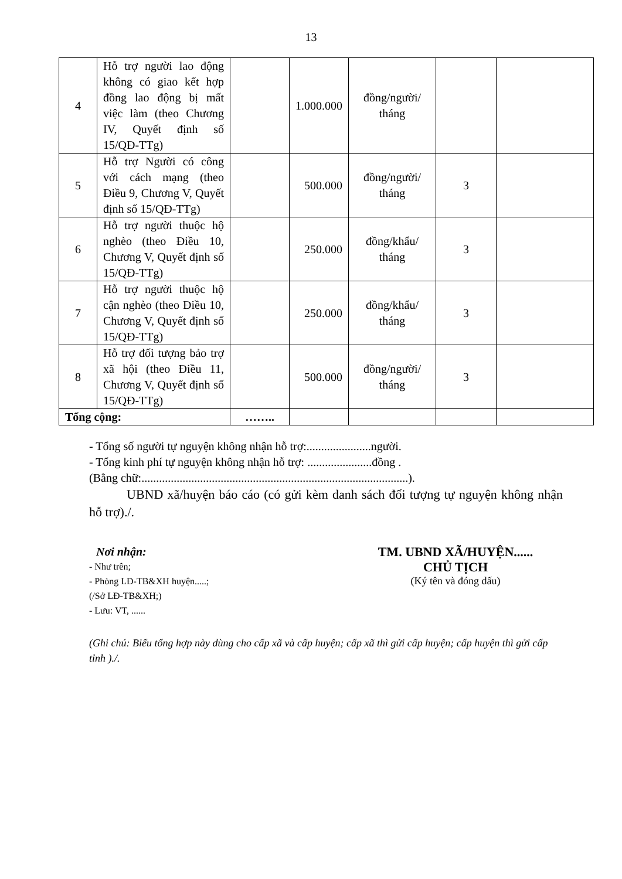13
| 4 | Hỗ trợ người lao động không có giao kết hợp đồng lao động bị mất việc làm (theo Chương IV, Quyết định số 15/QĐ-TTg) | | 1.000.000 | đồng/người/ tháng | | |
| 5 | Hỗ trợ Người có công với cách mạng (theo Điều 9, Chương V, Quyết định số 15/QĐ-TTg) | | 500.000 | đồng/người/ tháng | 3 | |
| 6 | Hỗ trợ người thuộc hộ nghèo (theo Điều 10, Chương V, Quyết định số 15/QĐ-TTg) | | 250.000 | đồng/khẩu/ tháng | 3 | |
| 7 | Hỗ trợ người thuộc hộ cận nghèo (theo Điều 10, Chương V, Quyết định số 15/QĐ-TTg) | | 250.000 | đồng/khẩu/ tháng | 3 | |
| 8 | Hỗ trợ đối tượng bảo trợ xã hội (theo Điều 11, Chương V, Quyết định số 15/QĐ-TTg) | | 500.000 | đồng/người/ tháng | 3 | |
| Tổng cộng: | | …….. | | | | |
- Tổng số người tự nguyện không nhận hỗ trợ:......................người.
- Tổng kinh phí tự nguyện không nhận hỗ trợ: ......................đồng .
(Bằng chữ:...........................................................................................).
UBND xã/huyện báo cáo (có gửi kèm danh sách đối tượng tự nguyện không nhận hỗ trợ)./.
Nơi nhận:
- Như trên;
- Phòng LĐ-TB&XH huyện.....;
(/Sở LĐ-TB&XH;)
- Lưu: VT, ......
TM. UBND XÃ/HUYỆN......
CHỦ TỊCH
(Ký tên và đóng dấu)
(Ghi chú: Biểu tổng hợp này dùng cho cấp xã và cấp huyện; cấp xã thì gửi cấp huyện; cấp huyện thì gửi cấp tỉnh )./.